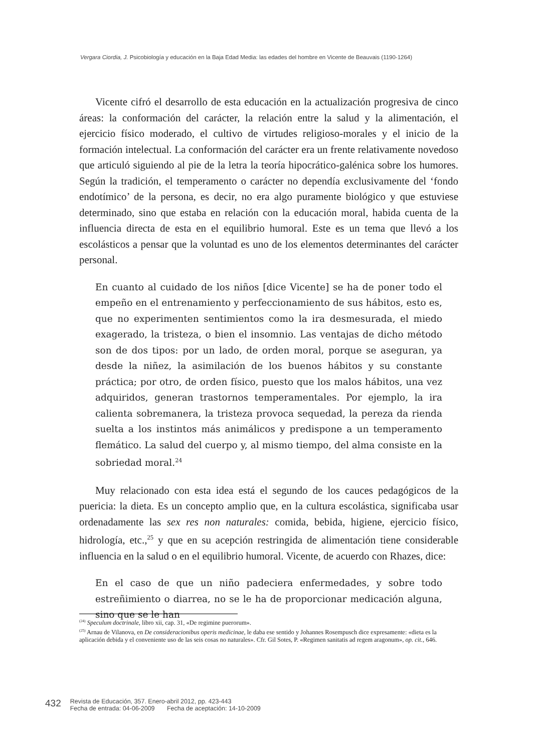Vergara Ciordia, J. Psicobiología y educación en la Baja Edad Media: las edades del hombre en Vicente de Beauvais (1190-1264)
Vicente cifró el desarrollo de esta educación en la actualización progresiva de cinco áreas: la conformación del carácter, la relación entre la salud y la alimentación, el ejercicio físico moderado, el cultivo de virtudes religioso-morales y el inicio de la formación intelectual. La conformación del carácter era un frente relativamente novedoso que articuló siguiendo al pie de la letra la teoría hipocrático-galénica sobre los humores. Según la tradición, el temperamento o carácter no dependía exclusivamente del ‘fondo endotímico’ de la persona, es decir, no era algo puramente biológico y que estuviese determinado, sino que estaba en relación con la educación moral, habida cuenta de la influencia directa de esta en el equilibrio humoral. Este es un tema que llevó a los escolásticos a pensar que la voluntad es uno de los elementos determinantes del carácter personal.
En cuanto al cuidado de los niños [dice Vicente] se ha de poner todo el empeño en el entrenamiento y perfeccionamiento de sus hábitos, esto es, que no experimenten sentimientos como la ira desmesurada, el miedo exagerado, la tristeza, o bien el insomnio. Las ventajas de dicho método son de dos tipos: por un lado, de orden moral, porque se aseguran, ya desde la niñez, la asimilación de los buenos hábitos y su constante práctica; por otro, de orden físico, puesto que los malos hábitos, una vez adquiridos, generan trastornos temperamentales. Por ejemplo, la ira calienta sobremanera, la tristeza provoca sequedad, la pereza da rienda suelta a los instintos más animálicos y predispone a un temperamento flemático. La salud del cuerpo y, al mismo tiempo, del alma consiste en la sobriedad moral.<sup>24</sup>
Muy relacionado con esta idea está el segundo de los cauces pedagógicos de la puericia: la dieta. Es un concepto amplio que, en la cultura escolástica, significaba usar ordenadamente las sex res non naturales: comida, bebida, higiene, ejercicio físico, hidrología, etc.,<sup>25</sup> y que en su acepción restringida de alimentación tiene considerable influencia en la salud o en el equilibrio humoral. Vicente, de acuerdo con Rhazes, dice:
En el caso de que un niño padeciera enfermedades, y sobre todo estreñimiento o diarrea, no se le ha de proporcionar medicación alguna, sino que se le han
<sup>(24)</sup> Speculum doctrinale, libro xii, cap. 31, «De regimine puerorum».
<sup>(25)</sup> Arnau de Vilanova, en De consideracionibus operis medicinae, le daba ese sentido y Johannes Rosempusch dice expresamente: «dieta es la aplicación debida y el conveniente uso de las seis cosas no naturales». Cfr. Gil Sotes, P. «Regimen sanitatis ad regem aragonum», op. cit., 646.
432
Revista de Educación, 357. Enero-abril 2012, pp. 423-443
Fecha de entrada: 04-06-2009 Fecha de aceptación: 14-10-2009